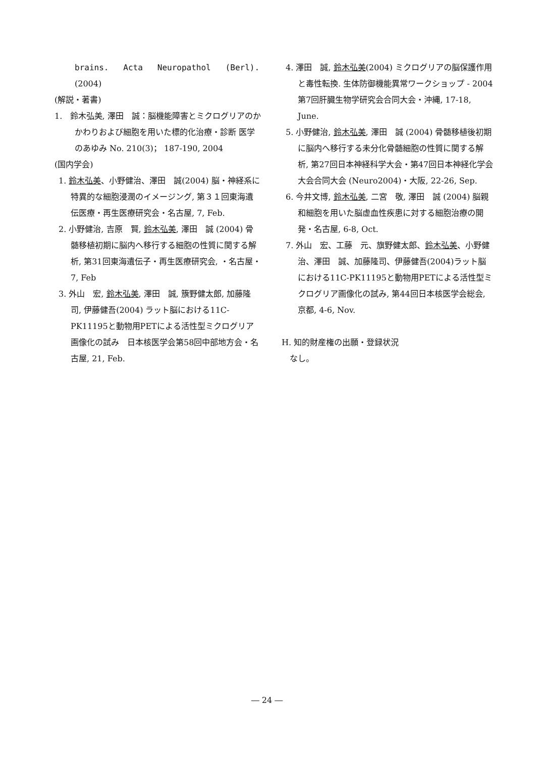brains. Acta Neuropathol (Berl).
(2004)
(解説・著書)
1. 鈴木弘美, 澤田　誠：脳機能障害とミクログリアのかかわりおよび細胞を用いた標的化治療・診断 医学のあゆみ No. 210(3)； 187-190, 2004
(国内学会)
1. 鈴木弘美、小野健治、澤田　誠(2004) 脳・神経系に特異的な細胞浸潤のイメージング, 第３１回東海遺伝医療・再生医療研究会・名古屋, 7, Feb.
2. 小野健治, 吉原　賢, 鈴木弘美, 澤田　誠 (2004) 骨髄移植初期に脳内へ移行する細胞の性質に関する解析, 第31回東海遺伝子・再生医療研究会, ・名古屋・7, Feb
3. 外山　宏, 鈴木弘美, 澤田　誠, 籏野健太郎, 加藤隆司, 伊藤健吾(2004) ラット脳における11C-PK11195と動物用PETによる活性型ミクログリア画像化の試み　日本核医学会第58回中部地方会・名古屋, 21, Feb.
4. 澤田　誠, 鈴木弘美(2004) ミクログリアの脳保護作用と毒性転換. 生体防御機能異常ワークショップ - 2004 第7回肝臓生物学研究会合同大会・沖縄, 17-18, June.
5. 小野健治, 鈴木弘美, 澤田　誠 (2004) 骨髄移植後初期に脳内へ移行する未分化骨髄細胞の性質に関する解析, 第27回日本神経科学大会・第47回日本神経化学会大会合同大会 (Neuro2004)・大阪, 22-26, Sep.
6. 今井文博, 鈴木弘美, 二宮　敬, 澤田　誠 (2004) 脳親和細胞を用いた脳虚血性疾患に対する細胞治療の開発・名古屋, 6-8, Oct.
7. 外山　宏、工藤　元、旗野健太郎、鈴木弘美、小野健治、澤田　誠、加藤隆司、伊藤健吾(2004)ラット脳における11C-PK11195と動物用PETによる活性型ミクログリア画像化の試み, 第44回日本核医学会総会, 京都, 4-6, Nov.
H. 知的財産権の出願・登録状況
なし。
― 24 ―